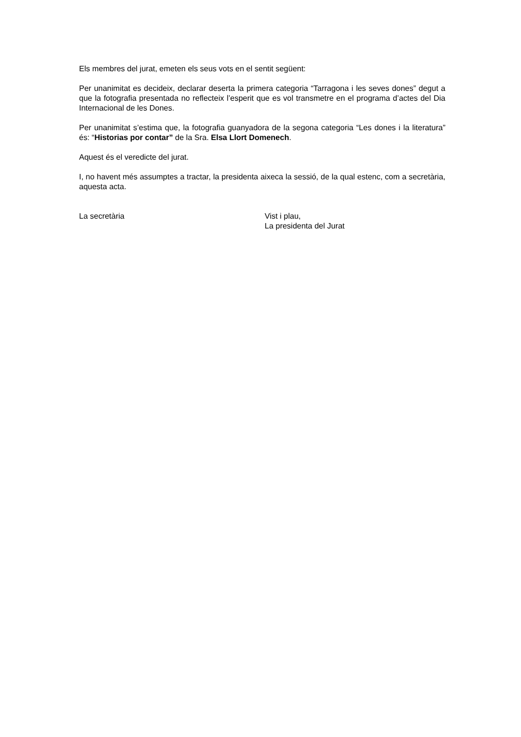Els membres del jurat, emeten els seus vots en el sentit següent:
Per unanimitat es decideix, declarar deserta la primera categoria “Tarragona i les seves dones” degut a que la fotografia presentada no reflecteix l’esperit que es vol transmetre en el programa d’actes del Dia Internacional de les Dones.
Per unanimitat s’estima que, la fotografia guanyadora de la segona categoria “Les dones i la literatura” és: “Historias por contar” de la Sra. Elsa Llort Domenech.
Aquest és el veredicte del jurat.
I, no havent més assumptes a tractar, la presidenta aixeca la sessió, de la qual estenc, com a secretària, aquesta acta.
La secretària Vist i plau,
La presidenta del Jurat